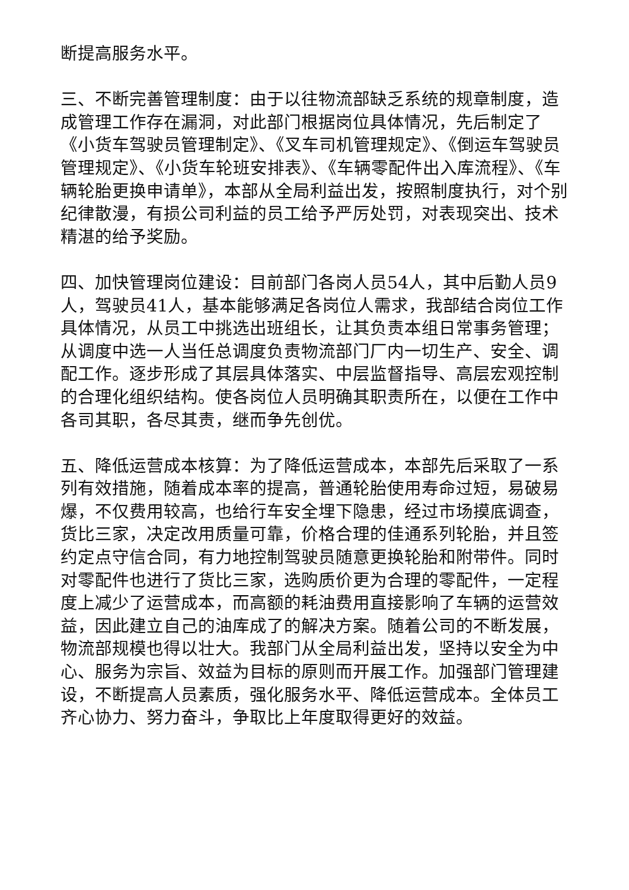断提高服务水平。
三、不断完善管理制度：由于以往物流部缺乏系统的规章制度，造成管理工作存在漏洞，对此部门根据岗位具体情况，先后制定了《小货车驾驶员管理制定》、《叉车司机管理规定》、《倒运车驾驶员管理规定》、《小货车轮班安排表》、《车辆零配件出入库流程》、《车辆轮胎更换申请单》，本部从全局利益出发，按照制度执行，对个别纪律散漫，有损公司利益的员工给予严厉处罚，对表现突出、技术精湛的给予奖励。
四、加快管理岗位建设：目前部门各岗人员54人，其中后勤人员9人，驾驶员41人，基本能够满足各岗位人需求，我部结合岗位工作具体情况，从员工中挑选出班组长，让其负责本组日常事务管理；从调度中选一人当任总调度负责物流部门厂内一切生产、安全、调配工作。逐步形成了其层具体落实、中层监督指导、高层宏观控制的合理化组织结构。使各岗位人员明确其职责所在，以便在工作中各司其职，各尽其责，继而争先创优。
五、降低运营成本核算：为了降低运营成本，本部先后采取了一系列有效措施，随着成本率的提高，普通轮胎使用寿命过短，易破易爆，不仅费用较高，也给行车安全埋下隐患，经过市场摸底调查，货比三家，决定改用质量可靠，价格合理的佳通系列轮胎，并且签约定点守信合同，有力地控制驾驶员随意更换轮胎和附带件。同时对零配件也进行了货比三家，选购质价更为合理的零配件，一定程度上减少了运营成本，而高额的耗油费用直接影响了车辆的运营效益，因此建立自己的油库成了的解决方案。随着公司的不断发展，物流部规模也得以壮大。我部门从全局利益出发，坚持以安全为中心、服务为宗旨、效益为目标的原则而开展工作。加强部门管理建设，不断提高人员素质，强化服务水平、降低运营成本。全体员工齐心协力、努力奋斗，争取比上年度取得更好的效益。